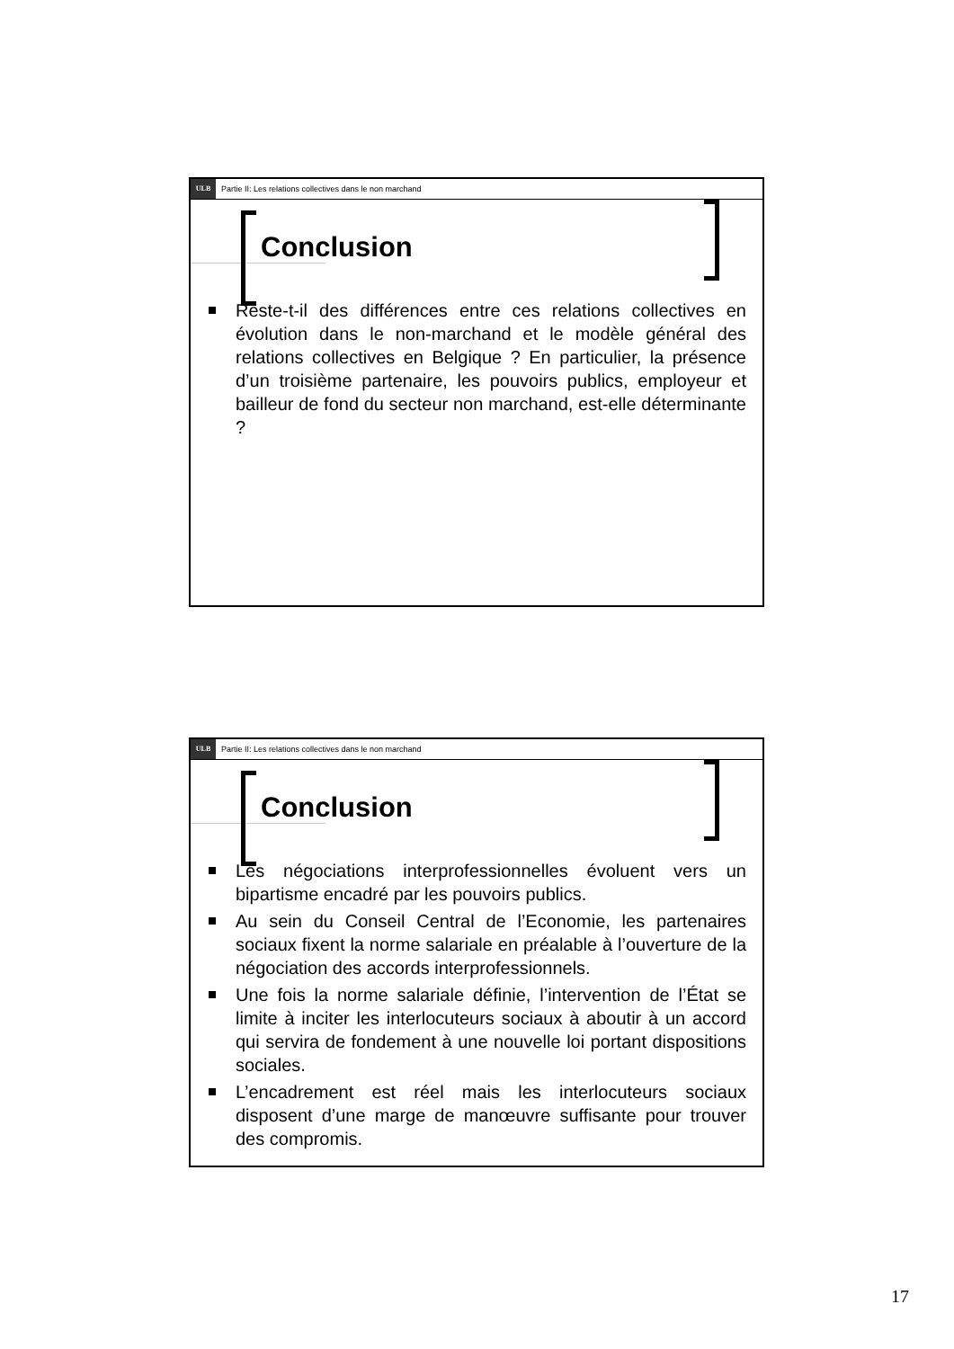ULB
Partie II: Les relations collectives dans le non marchand
Conclusion
Reste-t-il des différences entre ces relations collectives en évolution dans le non-marchand et le modèle général des relations collectives en Belgique ? En particulier, la présence d’un troisième partenaire, les pouvoirs publics, employeur et bailleur de fond du secteur non marchand, est-elle déterminante ?
ULB
Partie II: Les relations collectives dans le non marchand
Conclusion
Les négociations interprofessionnelles évoluent vers un bipartisme encadré par les pouvoirs publics.
Au sein du Conseil Central de l’Economie, les partenaires sociaux fixent la norme salariale en préalable à l’ouverture de la négociation des accords interprofessionnels.
Une fois la norme salariale définie, l’intervention de l’État se limite à inciter les interlocuteurs sociaux à aboutir à un accord qui servira de fondement à une nouvelle loi portant dispositions sociales.
L’encadrement est réel mais les interlocuteurs sociaux disposent d’une marge de manœuvre suffisante pour trouver des compromis.
17